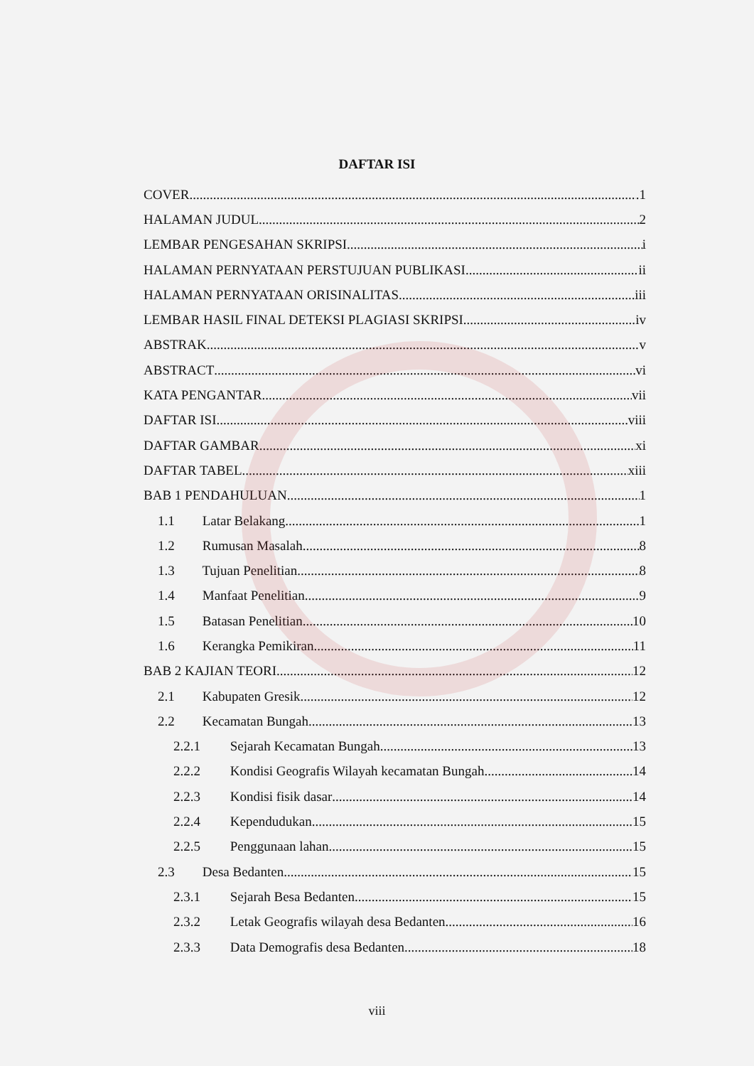DAFTAR ISI
COVER .1
HALAMAN JUDUL 2
LEMBAR PENGESAHAN SKRIPSI i
HALAMAN PERNYATAAN PERSTUJUAN PUBLIKASI ii
HALAMAN PERNYATAAN ORISINALITAS iii
LEMBAR HASIL FINAL DETEKSI PLAGIASI SKRIPSI iv
ABSTRAK v
ABSTRACT vi
KATA PENGANTAR vii
DAFTAR ISI viii
DAFTAR GAMBAR xi
DAFTAR TABEL xiii
BAB 1 PENDAHULUAN 1
1.1 Latar Belakang 1
1.2 Rumusan Masalah 8
1.3 Tujuan Penelitian 8
1.4 Manfaat Penelitian 9
1.5 Batasan Penelitian 10
1.6 Kerangka Pemikiran 11
BAB 2 KAJIAN TEORI 12
2.1 Kabupaten Gresik 12
2.2 Kecamatan Bungah 13
2.2.1 Sejarah Kecamatan Bungah 13
2.2.2 Kondisi Geografis Wilayah kecamatan Bungah 14
2.2.3 Kondisi fisik dasar 14
2.2.4 Kependudukan 15
2.2.5 Penggunaan lahan 15
2.3 Desa Bedanten 15
2.3.1 Sejarah Besa Bedanten 15
2.3.2 Letak Geografis wilayah desa Bedanten 16
2.3.3 Data Demografis desa Bedanten 18
viii